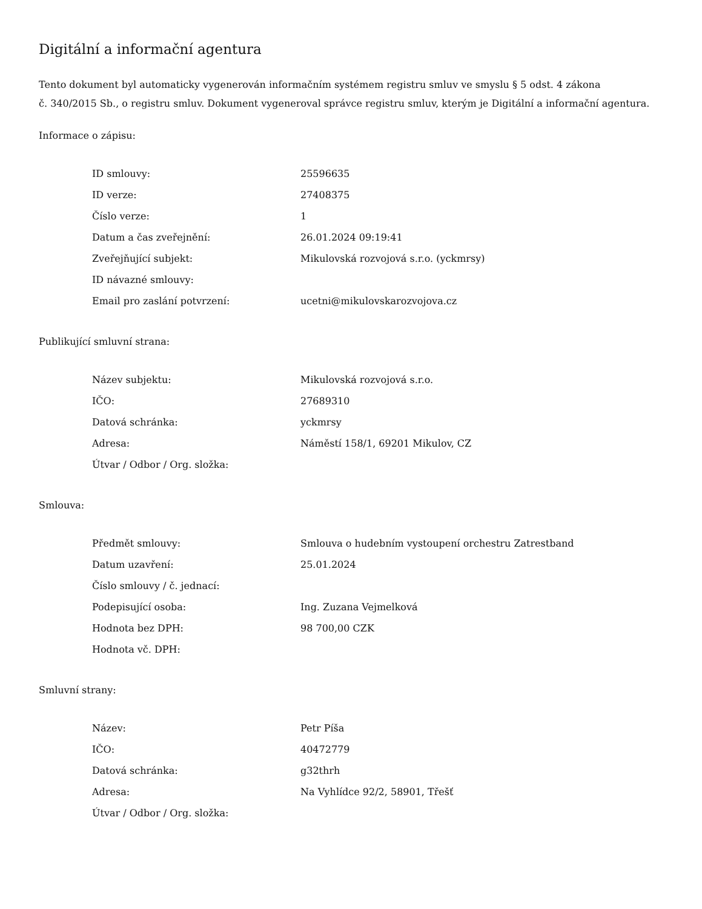Digitální a informační agentura
Tento dokument byl automaticky vygenerován informačním systémem registru smluv ve smyslu § 5 odst. 4 zákona
č. 340/2015 Sb., o registru smluv. Dokument vygeneroval správce registru smluv, kterým je Digitální a informační agentura.
Informace o zápisu:
| ID smlouvy: | 25596635 |
| ID verze: | 27408375 |
| Číslo verze: | 1 |
| Datum a čas zveřejnění: | 26.01.2024 09:19:41 |
| Zveřejňující subjekt: | Mikulovská rozvojová s.r.o. (yckmrsy) |
| ID návazné smlouvy: | |
| Email pro zaslání potvrzení: | ucetni@mikulovskarozvojova.cz |
Publikující smluvní strana:
| Název subjektu: | Mikulovská rozvojová s.r.o. |
| IČO: | 27689310 |
| Datová schránka: | yckmrsy |
| Adresa: | Náměstí 158/1, 69201 Mikulov, CZ |
| Útvar / Odbor / Org. složka: | |
Smlouva:
| Předmět smlouvy: | Smlouva o hudebním vystoupení orchestru Zatrestband |
| Datum uzavření: | 25.01.2024 |
| Číslo smlouvy / č. jednací: | |
| Podepisující osoba: | Ing. Zuzana Vejmelková |
| Hodnota bez DPH: | 98 700,00 CZK |
| Hodnota vč. DPH: | |
Smluvní strany:
| Název: | Petr Píša |
| IČO: | 40472779 |
| Datová schránka: | g32thrh |
| Adresa: | Na Vyhlídce 92/2, 58901, Třešť |
| Útvar / Odbor / Org. složka: | |